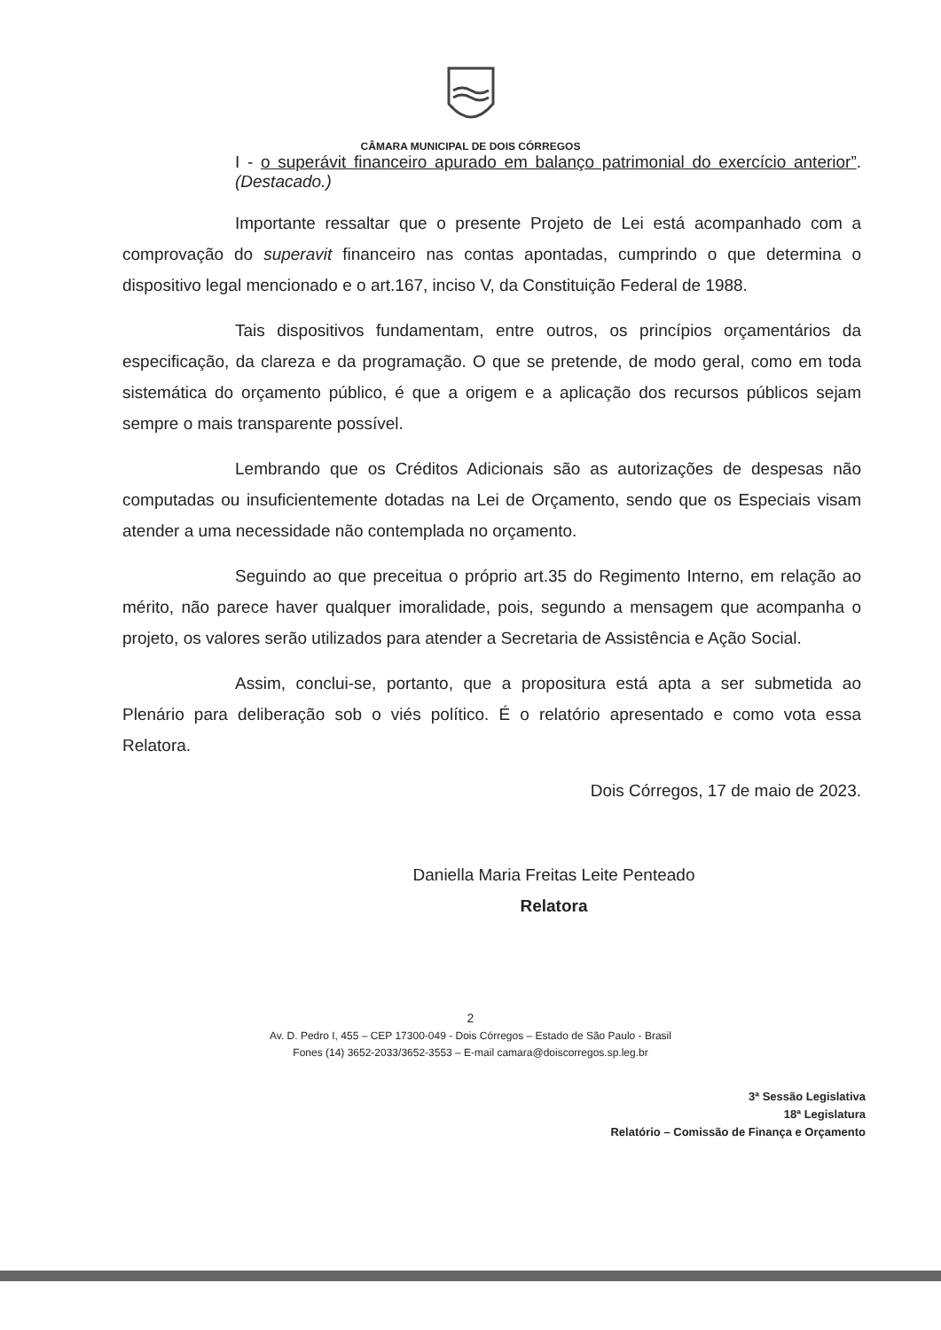CÂMARA MUNICIPAL DE DOIS CÓRREGOS
I - o superávit financeiro apurado em balanço patrimonial do exercício anterior”. (Destacado.)
Importante ressaltar que o presente Projeto de Lei está acompanhado com a comprovação do superavit financeiro nas contas apontadas, cumprindo o que determina o dispositivo legal mencionado e o art.167, inciso V, da Constituição Federal de 1988.
Tais dispositivos fundamentam, entre outros, os princípios orçamentários da especificação, da clareza e da programação. O que se pretende, de modo geral, como em toda sistemática do orçamento público, é que a origem e a aplicação dos recursos públicos sejam sempre o mais transparente possível.
Lembrando que os Créditos Adicionais são as autorizações de despesas não computadas ou insuficientemente dotadas na Lei de Orçamento, sendo que os Especiais visam atender a uma necessidade não contemplada no orçamento.
Seguindo ao que preceitua o próprio art.35 do Regimento Interno, em relação ao mérito, não parece haver qualquer imoralidade, pois, segundo a mensagem que acompanha o projeto, os valores serão utilizados para atender a Secretaria de Assistência e Ação Social.
Assim, conclui-se, portanto, que a propositura está apta a ser submetida ao Plenário para deliberação sob o viés político. É o relatório apresentado e como vota essa Relatora.
Dois Córregos, 17 de maio de 2023.
Daniella Maria Freitas Leite Penteado
Relatora
2
Av. D. Pedro I, 455 – CEP 17300-049 - Dois Córregos – Estado de São Paulo - Brasil
Fones (14) 3652-2033/3652-3553 – E-mail camara@doiscorregos.sp.leg.br
3ª Sessão Legislativa
18ª Legislatura
Relatório – Comissão de Finança e Orçamento